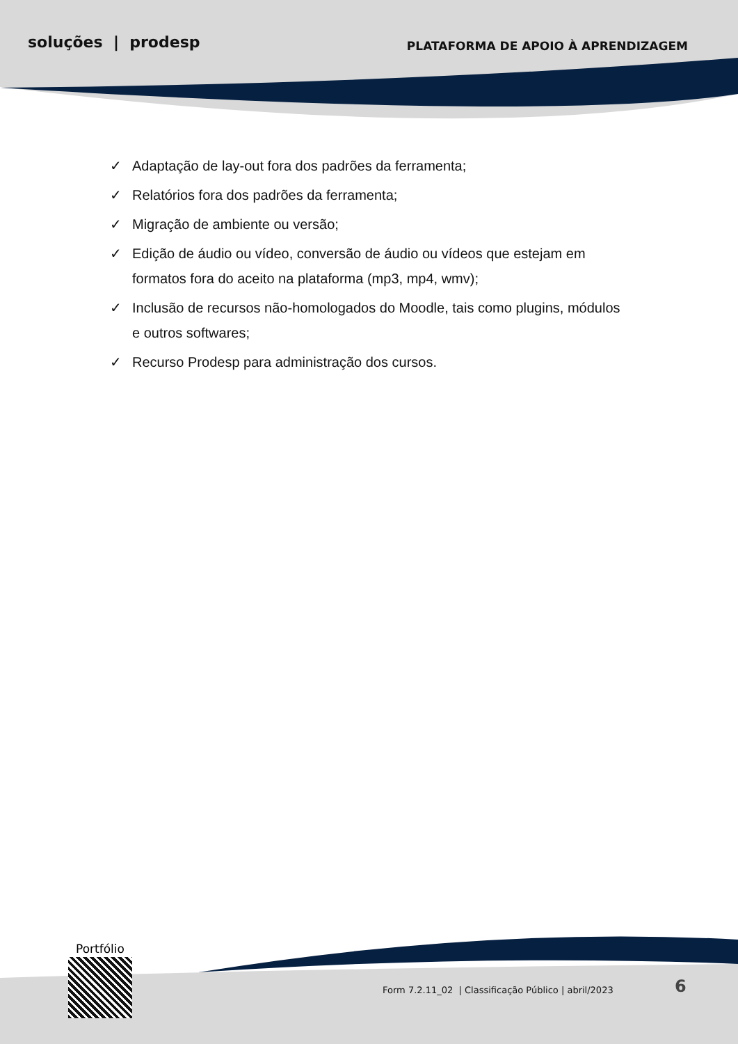soluções | prodesp
PLATAFORMA DE APOIO À APRENDIZAGEM
✓ Adaptação de lay-out fora dos padrões da ferramenta;
✓ Relatórios fora dos padrões da ferramenta;
✓ Migração de ambiente ou versão;
✓ Edição de áudio ou vídeo, conversão de áudio ou vídeos que estejam em formatos fora do aceito na plataforma (mp3, mp4, wmv);
✓ Inclusão de recursos não-homologados do Moodle, tais como plugins, módulos e outros softwares;
✓ Recurso Prodesp para administração dos cursos.
Portfólio
Form 7.2.11_02 | Classificação Público | abril/2023
6